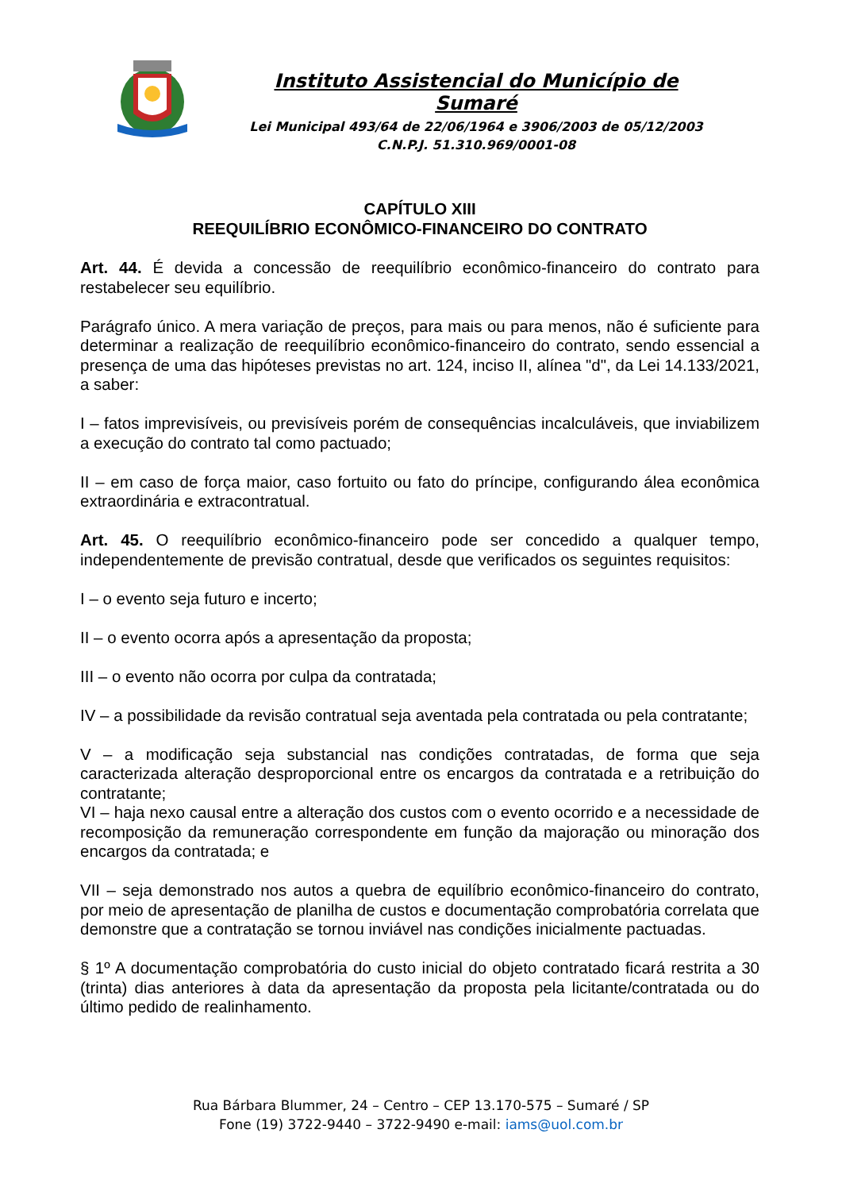Instituto Assistencial do Município de Sumaré
Lei Municipal 493/64 de 22/06/1964 e 3906/2003 de 05/12/2003
C.N.P.J. 51.310.969/0001-08
CAPÍTULO XIII
REEQUILÍBRIO ECONÔMICO-FINANCEIRO DO CONTRATO
Art. 44. É devida a concessão de reequilíbrio econômico-financeiro do contrato para restabelecer seu equilíbrio.
Parágrafo único. A mera variação de preços, para mais ou para menos, não é suficiente para determinar a realização de reequilíbrio econômico-financeiro do contrato, sendo essencial a presença de uma das hipóteses previstas no art. 124, inciso II, alínea "d", da Lei 14.133/2021, a saber:
I – fatos imprevisíveis, ou previsíveis porém de consequências incalculáveis, que inviabilizem a execução do contrato tal como pactuado;
II – em caso de força maior, caso fortuito ou fato do príncipe, configurando álea econômica extraordinária e extracontratual.
Art. 45. O reequilíbrio econômico-financeiro pode ser concedido a qualquer tempo, independentemente de previsão contratual, desde que verificados os seguintes requisitos:
I – o evento seja futuro e incerto;
II – o evento ocorra após a apresentação da proposta;
III – o evento não ocorra por culpa da contratada;
IV – a possibilidade da revisão contratual seja aventada pela contratada ou pela contratante;
V – a modificação seja substancial nas condições contratadas, de forma que seja caracterizada alteração desproporcional entre os encargos da contratada e a retribuição do contratante;
VI – haja nexo causal entre a alteração dos custos com o evento ocorrido e a necessidade de recomposição da remuneração correspondente em função da majoração ou minoração dos encargos da contratada; e
VII – seja demonstrado nos autos a quebra de equilíbrio econômico-financeiro do contrato, por meio de apresentação de planilha de custos e documentação comprobatória correlata que demonstre que a contratação se tornou inviável nas condições inicialmente pactuadas.
§ 1º A documentação comprobatória do custo inicial do objeto contratado ficará restrita a 30 (trinta) dias anteriores à data da apresentação da proposta pela licitante/contratada ou do último pedido de realinhamento.
Rua Bárbara Blummer, 24 – Centro – CEP 13.170-575 – Sumaré / SP
Fone (19) 3722-9440 – 3722-9490 e-mail: iams@uol.com.br